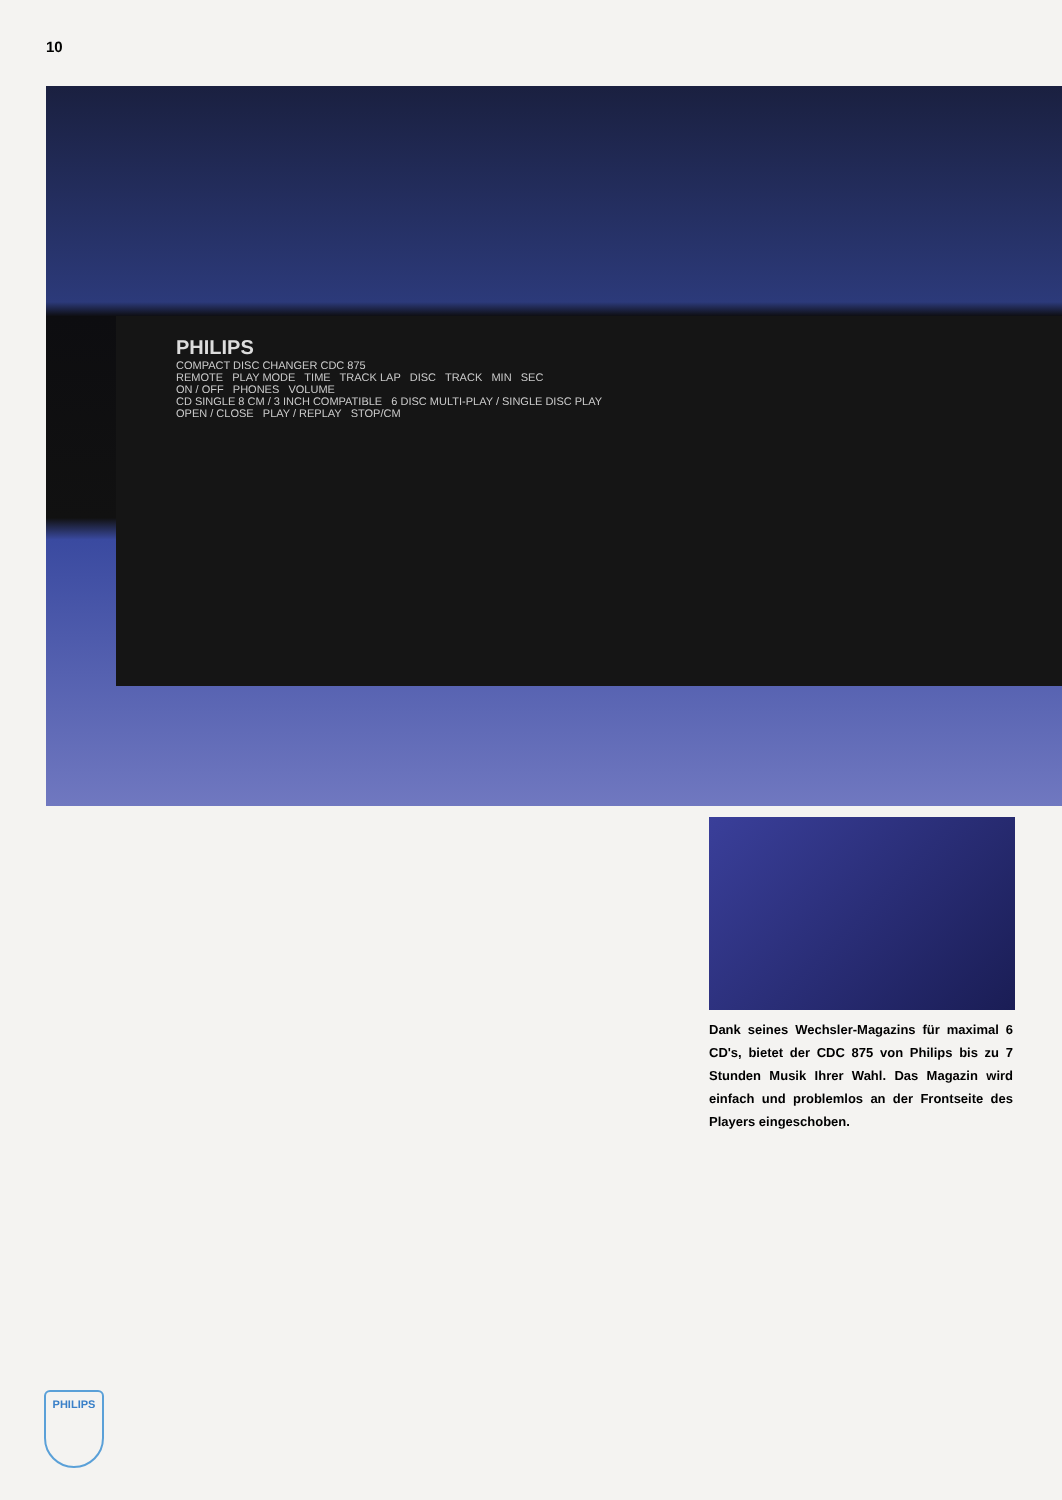10
PHILIPS
COMPACT DISC CHANGER CDC 875
REMOTE PLAY MODE TIME TRACK LAP DISC TRACK MIN SEC
ON / OFF PHONES VOLUME
CD SINGLE 8 CM / 3 INCH COMPATIBLE 6 DISC MULTI-PLAY / SINGLE DISC PLAY
OPEN / CLOSE PLAY / REPLAY STOP/CM
Dank seines Wechsler-Magazins für maximal 6 CD's, bietet der CDC 875 von Philips bis zu 7 Stunden Musik Ihrer Wahl. Das Magazin wird einfach und problemlos an der Frontseite des Players eingeschoben.
PHILIPS